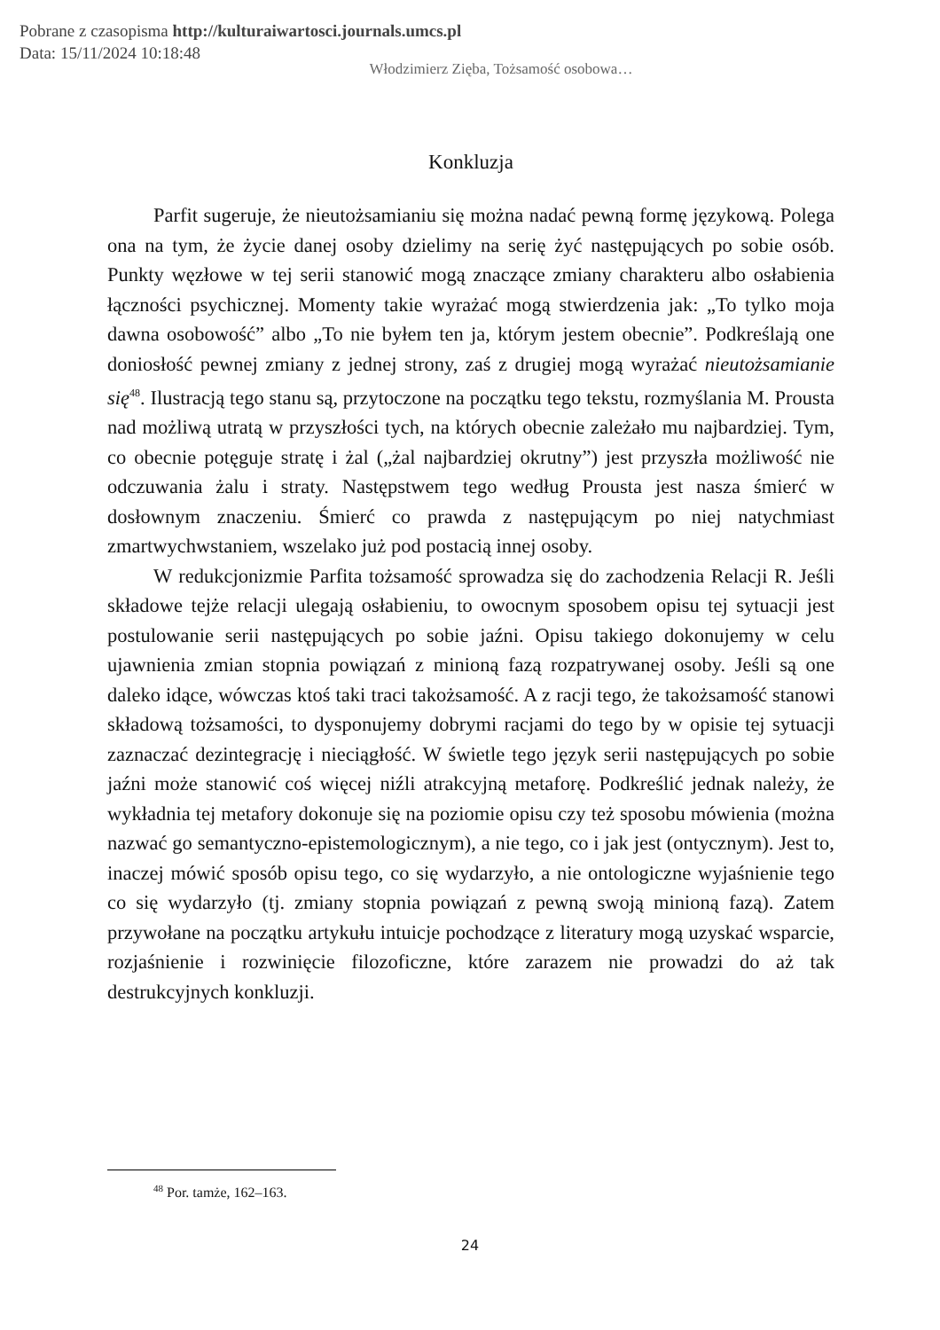Pobrane z czasopisma http://kulturaiwartosci.journals.umcs.pl
Data: 15/11/2024 10:18:48
Włodzimierz Zięba, Tożsamość osobowa…
Konkluzja
Parfit sugeruje, że nieutożsamianiu się można nadać pewną formę językową. Polega ona na tym, że życie danej osoby dzielimy na serię żyć następujących po sobie osób. Punkty węzłowe w tej serii stanowić mogą znaczące zmiany charakteru albo osłabienia łączności psychicznej. Momenty takie wyrażać mogą stwierdzenia jak: „To tylko moja dawna osobowość” albo „To nie byłem ten ja, którym jestem obecnie”. Podkreślają one doniosłość pewnej zmiany z jednej strony, zaś z drugiej mogą wyrażać nieutożsamianie się<sup>48</sup>. Ilustracją tego stanu są, przytoczone na początku tego tekstu, rozmyślania M. Prousta nad możliwą utratą w przyszłości tych, na których obecnie zależało mu najbardziej. Tym, co obecnie potęguje stratę i żal („żal najbardziej okrutny”) jest przyszła możliwość nie odczuwania żalu i straty. Następstwem tego według Prousta jest nasza śmierć w dosłownym znaczeniu. Śmierć co prawda z następującym po niej natychmiast zmartwychwstaniem, wszelako już pod postacią innej osoby.
W redukcjonizmie Parfita tożsamość sprowadza się do zachodzenia Relacji R. Jeśli składowe tejże relacji ulegają osłabieniu, to owocnym sposobem opisu tej sytuacji jest postulowanie serii następujących po sobie jaźni. Opisu takiego dokonujemy w celu ujawnienia zmian stopnia powiązań z minioną fazą rozpatrywanej osoby. Jeśli są one daleko idące, wówczas ktoś taki traci takożsamość. A z racji tego, że takożsamość stanowi składową tożsamości, to dysponujemy dobrymi racjami do tego by w opisie tej sytuacji zaznaczać dezintegrację i nieciągłość. W świetle tego język serii następujących po sobie jaźni może stanowić coś więcej niźli atrakcyjną metaforę. Podkreślić jednak należy, że wykładnia tej metafory dokonuje się na poziomie opisu czy też sposobu mówienia (można nazwać go semantyczno-epistemologicznym), a nie tego, co i jak jest (ontycznym). Jest to, inaczej mówić sposób opisu tego, co się wydarzyło, a nie ontologiczne wyjaśnienie tego co się wydarzyło (tj. zmiany stopnia powiązań z pewną swoją minioną fazą). Zatem przywołane na początku artykułu intuicje pochodzące z literatury mogą uzyskać wsparcie, rozjaśnienie i rozwinięcie filozoficzne, które zarazem nie prowadzi do aż tak destrukcyjnych konkluzji.
<sup>48</sup> Por. tamże, 162–163.
24